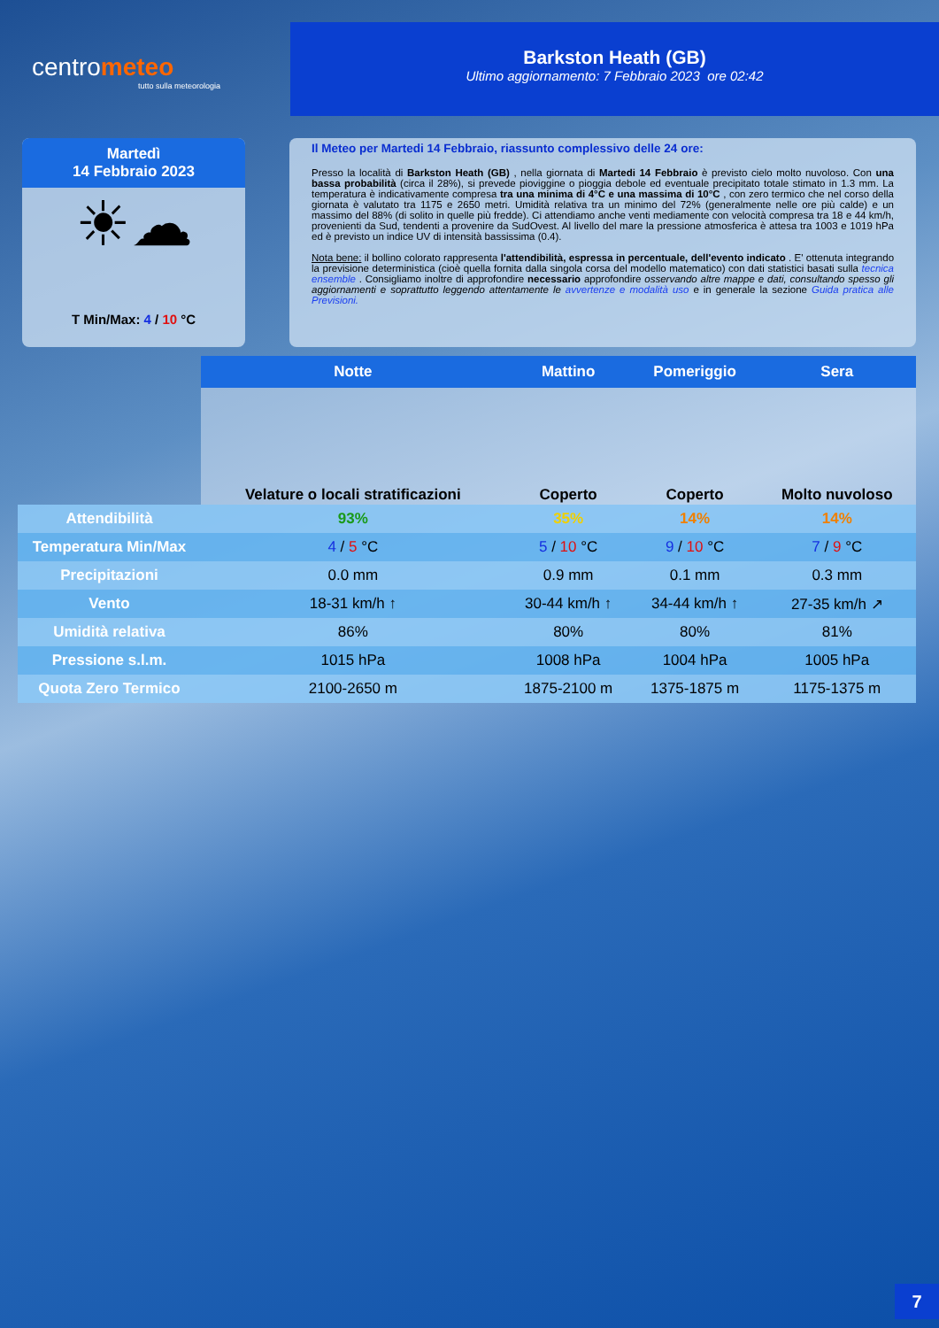centrometeo
tutto sulla meteorologia
Barkston Heath (GB)
Ultimo aggiornamento: 7 Febbraio 2023 ore 02:42
Martedì
14 Febbraio 2023
☀☁
T Min/Max: 4 / 10 °C
Il Meteo per Martedi 14 Febbraio, riassunto complessivo delle 24 ore:
Presso la località di Barkston Heath (GB) , nella giornata di Martedi 14 Febbraio è previsto cielo molto nuvoloso. Con una bassa probabilità (circa il 28%), si prevede pioviggine o pioggia debole ed eventuale precipitato totale stimato in 1.3 mm. La temperatura è indicativamente compresa tra una minima di 4°C e una massima di 10°C , con zero termico che nel corso della giornata è valutato tra 1175 e 2650 metri. Umidità relativa tra un minimo del 72% (generalmente nelle ore più calde) e un massimo del 88% (di solito in quelle più fredde). Ci attendiamo anche venti mediamente con velocità compresa tra 18 e 44 km/h, provenienti da Sud, tendenti a provenire da SudOvest. Al livello del mare la pressione atmosferica è attesa tra 1003 e 1019 hPa ed è previsto un indice UV di intensità bassissima (0.4).
Nota bene: il bollino colorato rappresenta l'attendibilità, espressa in percentuale, dell'evento indicato . E' ottenuta integrando la previsione deterministica (cioè quella fornita dalla singola corsa del modello matematico) con dati statistici basati sulla tecnica ensemble . Consigliamo inoltre di approfondire necessario approfondire osservando altre mappe e dati, consultando spesso gli aggiornamenti e soprattutto leggendo attentamente le avvertenze e modalità uso e in generale la sezione Guida pratica alle Previsioni.
| | Notte | Mattino | Pomeriggio | Sera |
| | Velature o locali stratificazioni | Coperto | Coperto | Molto nuvoloso |
| Attendibilità | 93% | 35% | 14% | 14% |
| Temperatura Min/Max | 4 / 5 °C | 5 / 10 °C | 9 / 10 °C | 7 / 9 °C |
| Precipitazioni | 0.0 mm | 0.9 mm | 0.1 mm | 0.3 mm |
| Vento | 18-31 km/h ↑ | 30-44 km/h ↑ | 34-44 km/h ↑ | 27-35 km/h ↗ |
| Umidità relativa | 86% | 80% | 80% | 81% |
| Pressione s.l.m. | 1015 hPa | 1008 hPa | 1004 hPa | 1005 hPa |
| Quota Zero Termico | 2100-2650 m | 1875-2100 m | 1375-1875 m | 1175-1375 m |
7